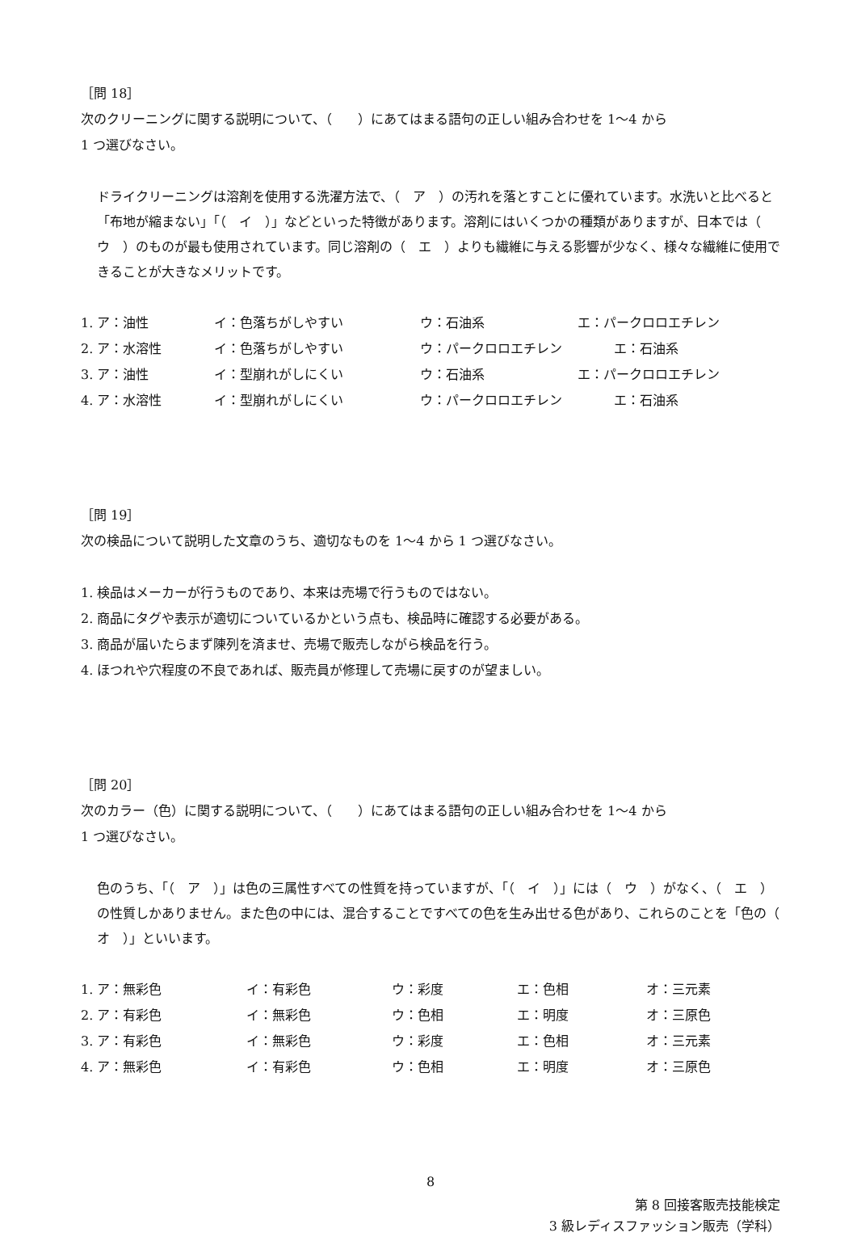［問 18］
次のクリーニングに関する説明について、（　　）にあてはまる語句の正しい組み合わせを 1～4 から
1 つ選びなさい。
ドライクリーニングは溶剤を使用する洗濯方法で、（　ア　）の汚れを落とすことに優れています。水洗いと比べると「布地が縮まない」「（　イ　）」などといった特徴があります。溶剤にはいくつかの種類がありますが、日本では（　ウ　）のものが最も使用されています。同じ溶剤の（　エ　）よりも繊維に与える影響が少なく、様々な繊維に使用できることが大きなメリットです。
| 1. ア：油性 | イ：色落ちがしやすい | ウ：石油系 | エ：パークロロエチレン |
| 2. ア：水溶性 | イ：色落ちがしやすい | ウ：パークロロエチレン エ：石油系 | |
| 3. ア：油性 | イ：型崩れがしにくい | ウ：石油系 | エ：パークロロエチレン |
| 4. ア：水溶性 | イ：型崩れがしにくい | ウ：パークロロエチレン エ：石油系 | |
［問 19］
次の検品について説明した文章のうち、適切なものを 1～4 から 1 つ選びなさい。
1. 検品はメーカーが行うものであり、本来は売場で行うものではない。
2. 商品にタグや表示が適切についているかという点も、検品時に確認する必要がある。
3. 商品が届いたらまず陳列を済ませ、売場で販売しながら検品を行う。
4. ほつれや穴程度の不良であれば、販売員が修理して売場に戻すのが望ましい。
［問 20］
次のカラー（色）に関する説明について、（　　）にあてはまる語句の正しい組み合わせを 1～4 から
1 つ選びなさい。
色のうち、「（　ア　）」は色の三属性すべての性質を持っていますが、「（　イ　）」には（　ウ　）がなく、（　エ　）の性質しかありません。また色の中には、混合することですべての色を生み出せる色があり、これらのことを「色の（　オ　）」といいます。
| 1. ア：無彩色 | イ：有彩色 | ウ：彩度 | エ：色相 | オ：三元素 |
| 2. ア：有彩色 | イ：無彩色 | ウ：色相 | エ：明度 | オ：三原色 |
| 3. ア：有彩色 | イ：無彩色 | ウ：彩度 | エ：色相 | オ：三元素 |
| 4. ア：無彩色 | イ：有彩色 | ウ：色相 | エ：明度 | オ：三原色 |
8
第 8 回接客販売技能検定
3 級レディスファッション販売（学科）